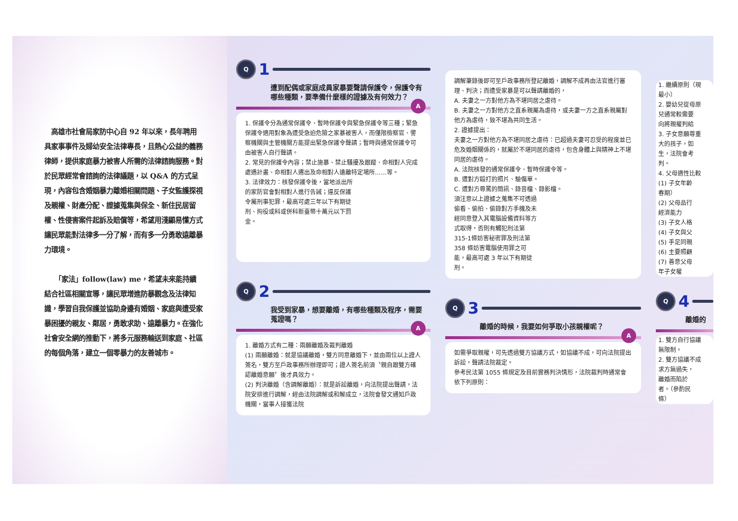高雄市社會局家防中心自 92 年以來，長年聘用具家事事件及婦幼安全法律專長，且熱心公益的義務律師，提供家庭暴力被害人所需的法律諮詢服務。對於民眾經常會諮詢的法律議題，以 Q&A 的方式呈現，內容包含婚姻暴力離婚相關問題、子女監護探視及親權、財產分配、證據蒐集與保全、新住民居留權、性侵害案件起訴及賠償等，希望用淺顯易懂方式讓民眾能對法律多一分了解，而有多一分勇敢遠離暴力環境。
　　「家法」follow(law) me，希望未來能持續結合社區相關宣導，讓民眾增進防暴觀念及法律知識，學習自我保護並協助身邊有婚姻、家庭與遭受家暴困擾的親友、鄰居，勇敢求助、遠離暴力。在強化社會安全網的推動下，將多元服務輸送到家庭、社區的每個角落，建立一個零暴力的友善城市。
Q 1
遭到配偶或家庭成員家暴要聲請保護令，保護令有哪些種類，要準備什麼樣的證據及有何效力？
A
1. 保護令分為通常保護令、暫時保護令與緊急保護令等三種；緊急保護令適用對象為遭受急迫危險之家暴被害人，而僅限檢察官、警察機關與主管機關方能提出緊急保護令聲請；暫時與通常保護令可由被害人自行聲請。
2. 常見的保護令內容；禁止施暴、禁止騷擾及跟蹤、命相對人完成處遇計畫、命相對人遷出及命相對人遠離特定場所……等。
3. 法律效力：核發保護令後，當地派出所的家防官會對相對人進行告誡；違反保護令屬刑事犯罪，最高可處三年以下有期徒刑、拘役或科或併科新臺幣十萬元以下罰金。
Q 2
我受到家暴，想要離婚，有哪些種類及程序，需要蒐證嗎？
A
1. 離婚方式有二種：兩願離婚及裁判離婚
(1) 兩願離婚：就是協議離婚，雙方同意離婚下，並由兩位以上證人簽名，雙方至戶政事務所辦理即可；證人簽名前須〝親自跟雙方確認離婚意願〞後才具效力。
(2) 判決離婚（含調解離婚）：就是訴訟離婚，向法院提出聲請，法院安排進行調解，經由法院調解或和解成立，法院會發文通知戶政機關，當事人接獲法院
調解筆錄後即可至戶政事務所登記離婚，調解不成再由法官進行審理、判決；而遭受家暴是可以聲請離婚的，
A. 夫妻之一方對他方為不堪同居之虐待。
B. 夫妻之一方對他方之直系親屬為虐待，或夫妻一方之直系親屬對他方為虐待，致不堪為共同生活。
2. 證據提出：
夫妻之一方對他方為不堪同居之虐待：已超過夫妻可忍受的程度並已危及婚姻關係的，就屬於不堪同居的虐待，包含身體上與精神上不堪同居的虐待。
A. 法院核發的通常保護令、暫時保護令等。
B. 遭對方毆打的照片、驗傷單。
C. 遭對方辱罵的簡訊、錄音檔、錄影檔。
須注意以上證據之蒐集不可透過偷看、偷拍、偷錄對方手機及未經同意登入其電腦設備資料等方式取得，否則有觸犯刑法第315-1條妨害秘密罪及刑法第 358 條妨害電腦使用罪之可能，最高可處 3 年以下有期徒刑。
Q 3
離婚的時候，我要如何爭取小孩親權呢？
A
如需爭取親權，可先透過雙方協議方式，如協議不成，可向法院提出訴訟，聲請法院裁定。
參考民法第 1055 條規定及目前實務判決情形，法院裁判時通常會依下列原則：
1. 繼續原則（現
最小）
2. 嬰幼兒從母原
兒通常較需要
向將親權判給
3. 子女意願尊重
大的孩子，如
生，法院會考
判。
4. 父母適性比較
(1) 子女年齡
春期）
(2) 父母品行
經濟能力
(3) 子女人格
(4) 子女與父
(5) 手足同親
(6) 主要照顧
(7) 善意父母
年子女權
Q 4
離婚的
1. 雙方自行協議
無限制。
2. 雙方協議不成
求方無過失，
離婚而陷於
者。（參酌民
條）